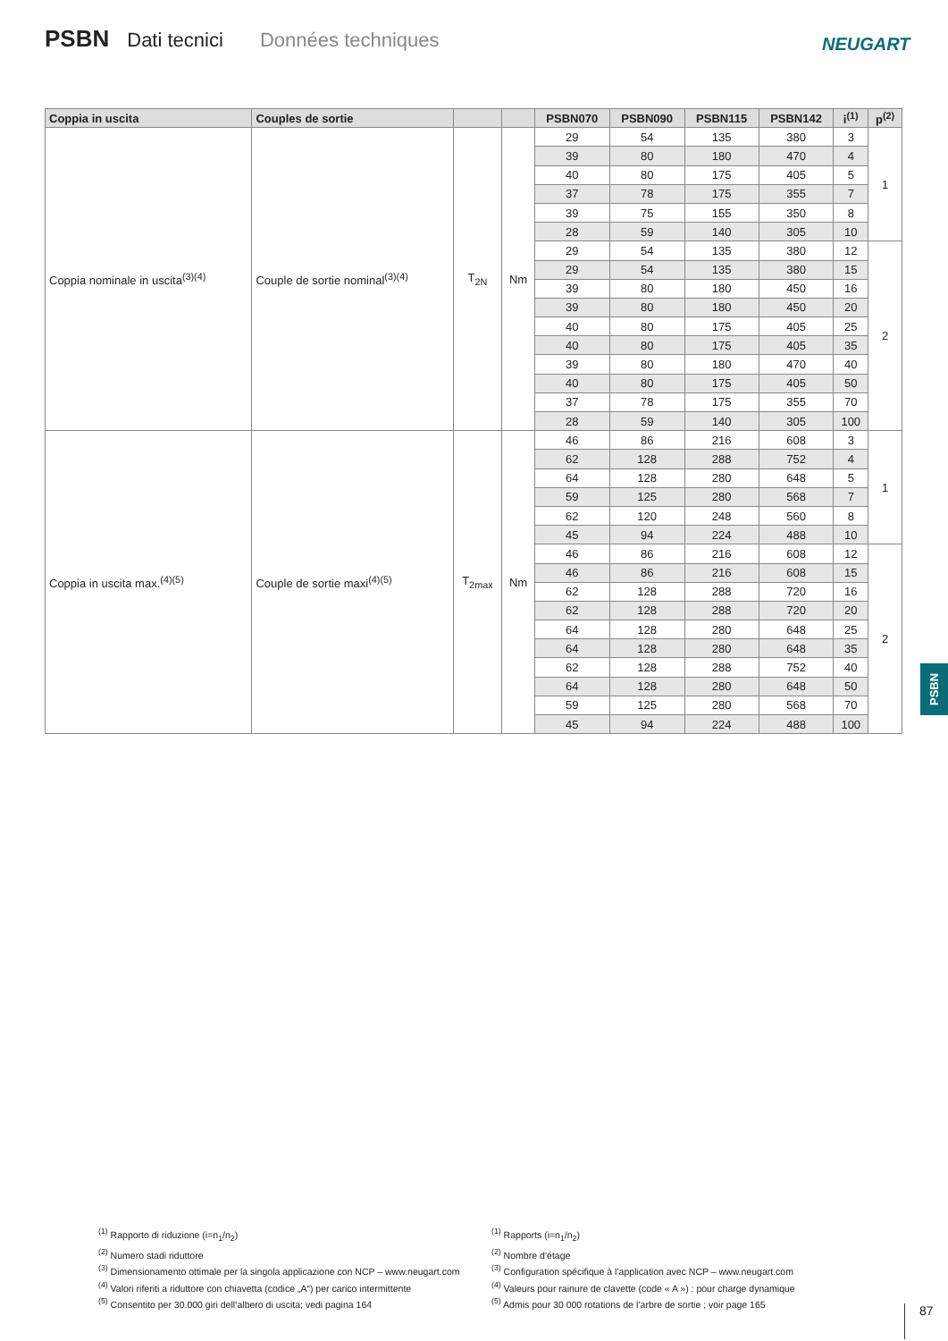PSBN Dati tecnici Données techniques
NEUGART
| Coppia in uscita | Couples de sortie | | | PSBN070 | PSBN090 | PSBN115 | PSBN142 | i<sup>(1)</sup> | p<sup>(2)</sup> |
| --- | --- | --- | --- | --- | --- | --- | --- | --- | --- |
| Coppia nominale in uscita<sup>(3)(4)</sup> | Couple de sortie nominal<sup>(3)(4)</sup> | T<sub>2N</sub> | Nm | 29 | 54 | 135 | 380 | 3 | 1 |
| | | | | 39 | 80 | 180 | 470 | 4 | |
| | | | | 40 | 80 | 175 | 405 | 5 | |
| | | | | 37 | 78 | 175 | 355 | 7 | |
| | | | | 39 | 75 | 155 | 350 | 8 | |
| | | | | 28 | 59 | 140 | 305 | 10 | |
| | | | | 29 | 54 | 135 | 380 | 12 | 2 |
| | | | | 29 | 54 | 135 | 380 | 15 | |
| | | | | 39 | 80 | 180 | 450 | 16 | |
| | | | | 39 | 80 | 180 | 450 | 20 | |
| | | | | 40 | 80 | 175 | 405 | 25 | |
| | | | | 40 | 80 | 175 | 405 | 35 | |
| | | | | 39 | 80 | 180 | 470 | 40 | |
| | | | | 40 | 80 | 175 | 405 | 50 | |
| | | | | 37 | 78 | 175 | 355 | 70 | |
| | | | | 28 | 59 | 140 | 305 | 100 | |
| Coppia in uscita max.<sup>(4)(5)</sup> | Couple de sortie maxi<sup>(4)(5)</sup> | T<sub>2max</sub> | Nm | 46 | 86 | 216 | 608 | 3 | 1 |
| | | | | 62 | 128 | 288 | 752 | 4 | |
| | | | | 64 | 128 | 280 | 648 | 5 | |
| | | | | 59 | 125 | 280 | 568 | 7 | |
| | | | | 62 | 120 | 248 | 560 | 8 | |
| | | | | 45 | 94 | 224 | 488 | 10 | |
| | | | | 46 | 86 | 216 | 608 | 12 | 2 |
| | | | | 46 | 86 | 216 | 608 | 15 | |
| | | | | 62 | 128 | 288 | 720 | 16 | |
| | | | | 62 | 128 | 288 | 720 | 20 | |
| | | | | 64 | 128 | 280 | 648 | 25 | |
| | | | | 64 | 128 | 280 | 648 | 35 | |
| | | | | 62 | 128 | 288 | 752 | 40 | |
| | | | | 64 | 128 | 280 | 648 | 50 | |
| | | | | 59 | 125 | 280 | 568 | 70 | |
| | | | | 45 | 94 | 224 | 488 | 100 | |
PSBN
<sup>(1)</sup> Rapporto di riduzione (i=n<sub>1</sub>/n<sub>2</sub>)
<sup>(2)</sup> Numero stadi riduttore
<sup>(3)</sup> Dimensionamento ottimale per la singola applicazione con NCP – www.neugart.com
<sup>(4)</sup> Valori riferiti a riduttore con chiavetta (codice „A“) per carico intermittente
<sup>(5)</sup> Consentito per 30.000 giri dell‘albero di uscita; vedi pagina 164
<sup>(1)</sup> Rapports (i=n<sub>1</sub>/n<sub>2</sub>)
<sup>(2)</sup> Nombre d’étage
<sup>(3)</sup> Configuration spécifique à l’application avec NCP – www.neugart.com
<sup>(4)</sup> Valeurs pour rainure de clavette (code « A ») : pour charge dynamique
<sup>(5)</sup> Admis pour 30 000 rotations de l’arbre de sortie ; voir page 165
87